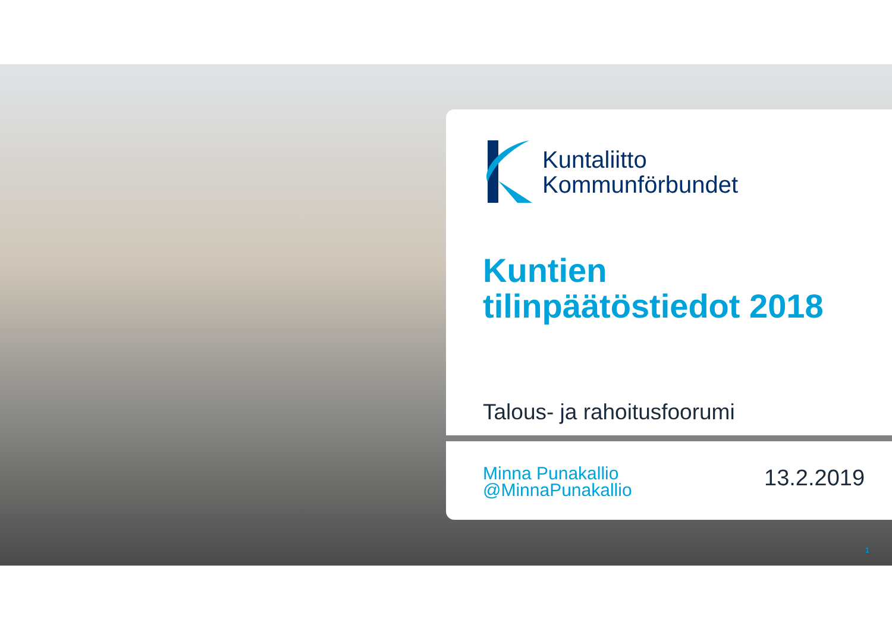Kuntaliitto
Kommunförbundet
Kuntien
tilinpäätöstiedot 2018
Talous- ja rahoitusfoorumi
Minna Punakallio
@MinnaPunakallio
13.2.2019
1